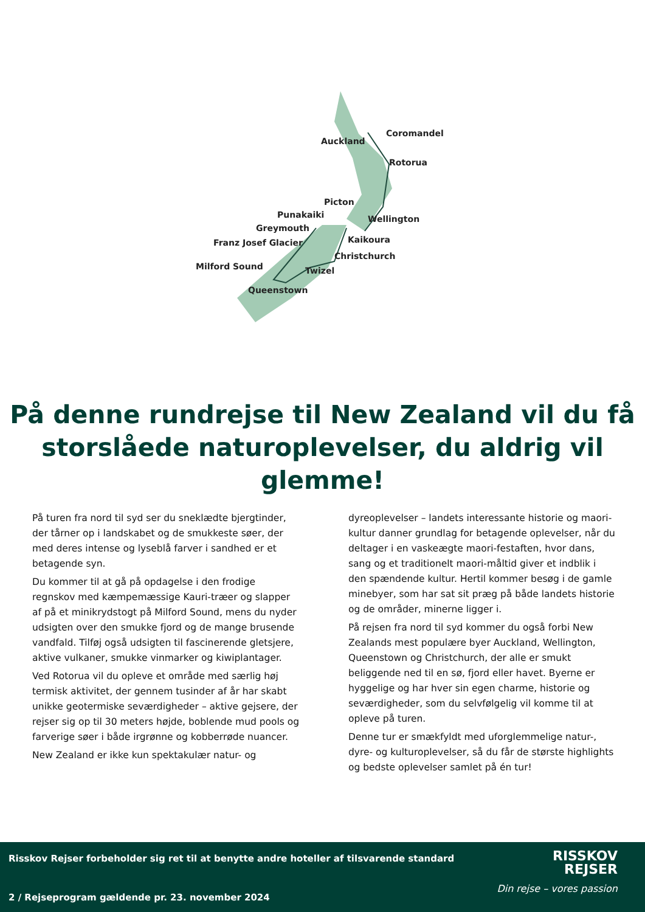Coromandel
Auckland
Rotorua
Picton
Wellington
Punakaiki
Greymouth
Franz Josef Glacier
Kaikoura
Christchurch
Milford Sound
Twizel
Queenstown
På denne rundrejse til New Zealand vil du få storslåede naturoplevelser, du aldrig vil glemme!
På turen fra nord til syd ser du sneklædte bjergtinder, der tårner op i landskabet og de smukkeste søer, der med deres intense og lyseblå farver i sandhed er et betagende syn.
Du kommer til at gå på opdagelse i den frodige regnskov med kæmpemæssige Kauri-træer og slapper af på et minikrydstogt på Milford Sound, mens du nyder udsigten over den smukke fjord og de mange brusende vandfald. Tilføj også udsigten til fascinerende gletsjere, aktive vulkaner, smukke vinmarker og kiwiplantager.
Ved Rotorua vil du opleve et område med særlig høj termisk aktivitet, der gennem tusinder af år har skabt unikke geotermiske seværdigheder – aktive gejsere, der rejser sig op til 30 meters højde, boblende mud pools og farverige søer i både irgrønne og kobberrøde nuancer.
New Zealand er ikke kun spektakulær natur- og
dyreoplevelser – landets interessante historie og maori-kultur danner grundlag for betagende oplevelser, når du deltager i en vaskeægte maori-festaften, hvor dans, sang og et traditionelt maori-måltid giver et indblik i den spændende kultur. Hertil kommer besøg i de gamle minebyer, som har sat sit præg på både landets historie og de områder, minerne ligger i.
På rejsen fra nord til syd kommer du også forbi New Zealands mest populære byer Auckland, Wellington, Queenstown og Christchurch, der alle er smukt beliggende ned til en sø, fjord eller havet. Byerne er hyggelige og har hver sin egen charme, historie og seværdigheder, som du selvfølgelig vil komme til at opleve på turen.
Denne tur er smækfyldt med uforglemmelige natur-, dyre- og kulturoplevelser, så du får de største highlights og bedste oplevelser samlet på én tur!
Risskov Rejser forbeholder sig ret til at benytte andre hoteller af tilsvarende standard
RISSKOV
REJSER
Din rejse – vores passion
2 / Rejseprogram gældende pr. 23. november 2024